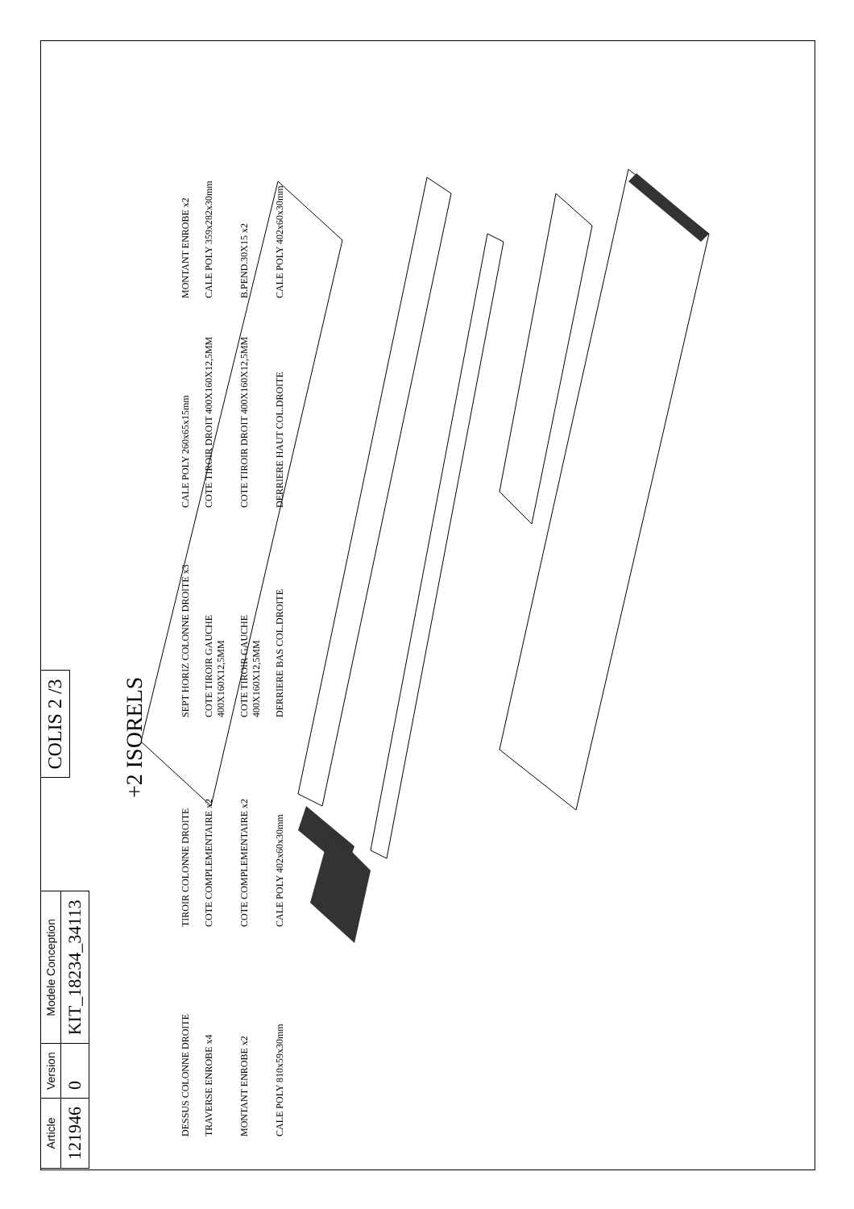| Article | Version | Modele Conception |
| --- | --- | --- |
| 121946 | 0 | KIT_18234_34113 |
COLIS 2 /3
+2 ISORELS
DESSUS COLONNE DROITE
TIROIR COLONNE DROITE
SEPT HORIZ COLONNE DROITE x3
CALE POLY 260x65x15mm
MONTANT ENROBE x2
TRAVERSE ENROBE x4
COTE COMPLEMENTAIRE x2
COTE TIROIR GAUCHE 400X160X12,5MM
COTE TIROIR DROIT 400X160X12,5MM
CALE POLY 359x282x30mm
MONTANT ENROBE x2
COTE COMPLEMENTAIRE x2
COTE TIROIR GAUCHE 400X160X12,5MM
COTE TIROIR DROIT 400X160X12,5MM
B.PEND.30X15 x2
CALE POLY 810x59x30mm
CALE POLY 402x60x30mm
DERRIERE BAS COL.DROITE
DERRIERE HAUT COL.DROITE
CALE POLY 402x60x30mm